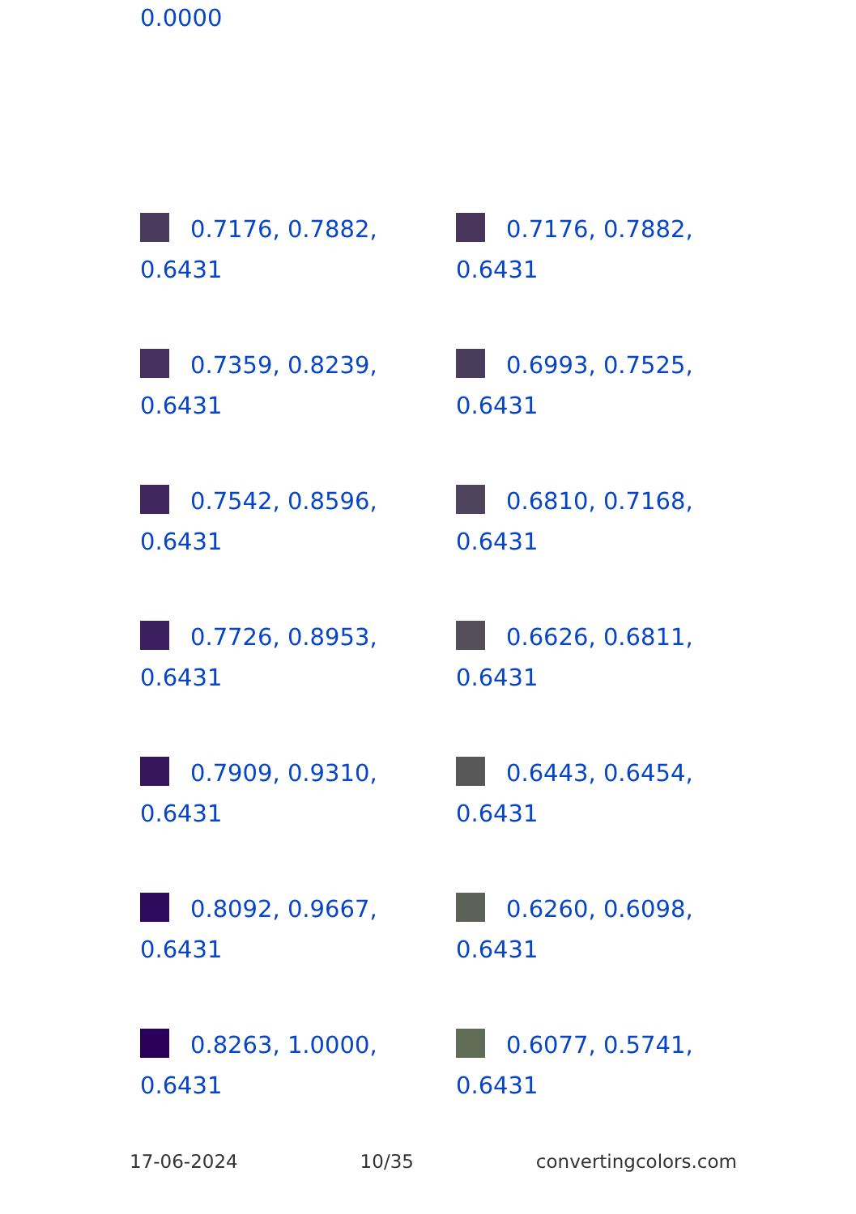0.0000
0.7176, 0.7882, 0.6431
0.7176, 0.7882, 0.6431
0.7359, 0.8239, 0.6431
0.6993, 0.7525, 0.6431
0.7542, 0.8596, 0.6431
0.6810, 0.7168, 0.6431
0.7726, 0.8953, 0.6431
0.6626, 0.6811, 0.6431
0.7909, 0.9310, 0.6431
0.6443, 0.6454, 0.6431
0.8092, 0.9667, 0.6431
0.6260, 0.6098, 0.6431
0.8263, 1.0000, 0.6431
0.6077, 0.5741, 0.6431
17-06-2024 10/35 convertingcolors.com